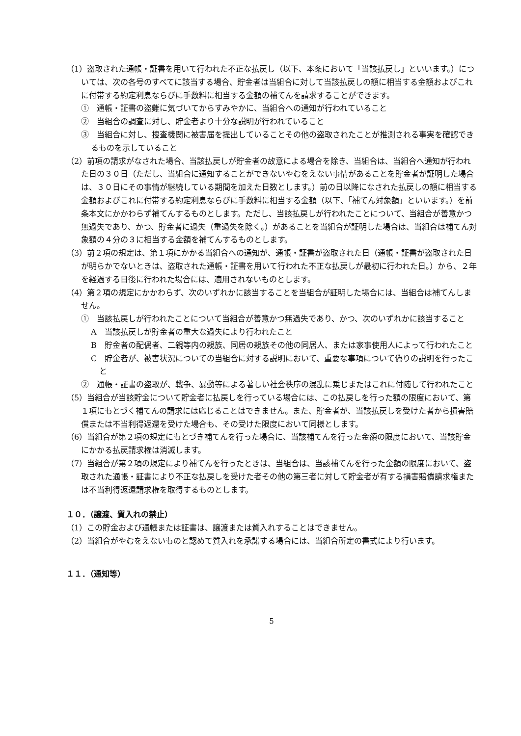（1）盗取された通帳・証書を用いて行われた不正な払戻し（以下、本条において「当該払戻し」といいます。）については、次の各号のすべてに該当する場合、貯金者は当組合に対して当該払戻しの額に相当する金額およびこれに付帯する約定利息ならびに手数料に相当する金額の補てんを請求することができます。
①　通帳・証書の盗難に気づいてからすみやかに、当組合への通知が行われていること
②　当組合の調査に対し、貯金者より十分な説明が行われていること
③　当組合に対し、捜査機関に被害届を提出していることその他の盗取されたことが推測される事実を確認できるものを示していること
（2）前項の請求がなされた場合、当該払戻しが貯金者の故意による場合を除き、当組合は、当組合へ通知が行われた日の３０日（ただし、当組合に通知することができないやむをえない事情があることを貯金者が証明した場合は、３０日にその事情が継続している期間を加えた日数とします。）前の日以降になされた払戻しの額に相当する金額およびこれに付帯する約定利息ならびに手数料に相当する金額（以下、「補てん対象額」といいます。）を前条本文にかかわらず補てんするものとします。ただし、当該払戻しが行われたことについて、当組合が善意かつ無過失であり、かつ、貯金者に過失（重過失を除く。）があることを当組合が証明した場合は、当組合は補てん対象額の４分の３に相当する金額を補てんするものとします。
（3）前２項の規定は、第１項にかかる当組合への通知が、通帳・証書が盗取された日（通帳・証書が盗取された日が明らかでないときは、盗取された通帳・証書を用いて行われた不正な払戻しが最初に行われた日。）から、２年を経過する日後に行われた場合には、適用されないものとします。
（4）第２項の規定にかかわらず、次のいずれかに該当することを当組合が証明した場合には、当組合は補てんしません。
①　当該払戻しが行われたことについて当組合が善意かつ無過失であり、かつ、次のいずれかに該当すること
A　当該払戻しが貯金者の重大な過失により行われたこと
B　貯金者の配偶者、二親等内の親族、同居の親族その他の同居人、または家事使用人によって行われたこと
C　貯金者が、被害状況についての当組合に対する説明において、重要な事項について偽りの説明を行ったこと
②　通帳・証書の盗取が、戦争、暴動等による著しい社会秩序の混乱に乗じまたはこれに付随して行われたこと
（5）当組合が当該貯金について貯金者に払戻しを行っている場合には、この払戻しを行った額の限度において、第１項にもとづく補てんの請求には応じることはできません。また、貯金者が、当該払戻しを受けた者から損害賠償または不当利得返還を受けた場合も、その受けた限度において同様とします。
（6）当組合が第２項の規定にもとづき補てんを行った場合に、当該補てんを行った金額の限度において、当該貯金にかかる払戻請求権は消滅します。
（7）当組合が第２項の規定により補てんを行ったときは、当組合は、当該補てんを行った金額の限度において、盗取された通帳・証書により不正な払戻しを受けた者その他の第三者に対して貯金者が有する損害賠償請求権または不当利得返還請求権を取得するものとします。
１０．（譲渡、質入れの禁止）
（1）この貯金および通帳または証書は、譲渡または質入れすることはできません。
（2）当組合がやむをえないものと認めて質入れを承諾する場合には、当組合所定の書式により行います。
１１．（通知等）
5